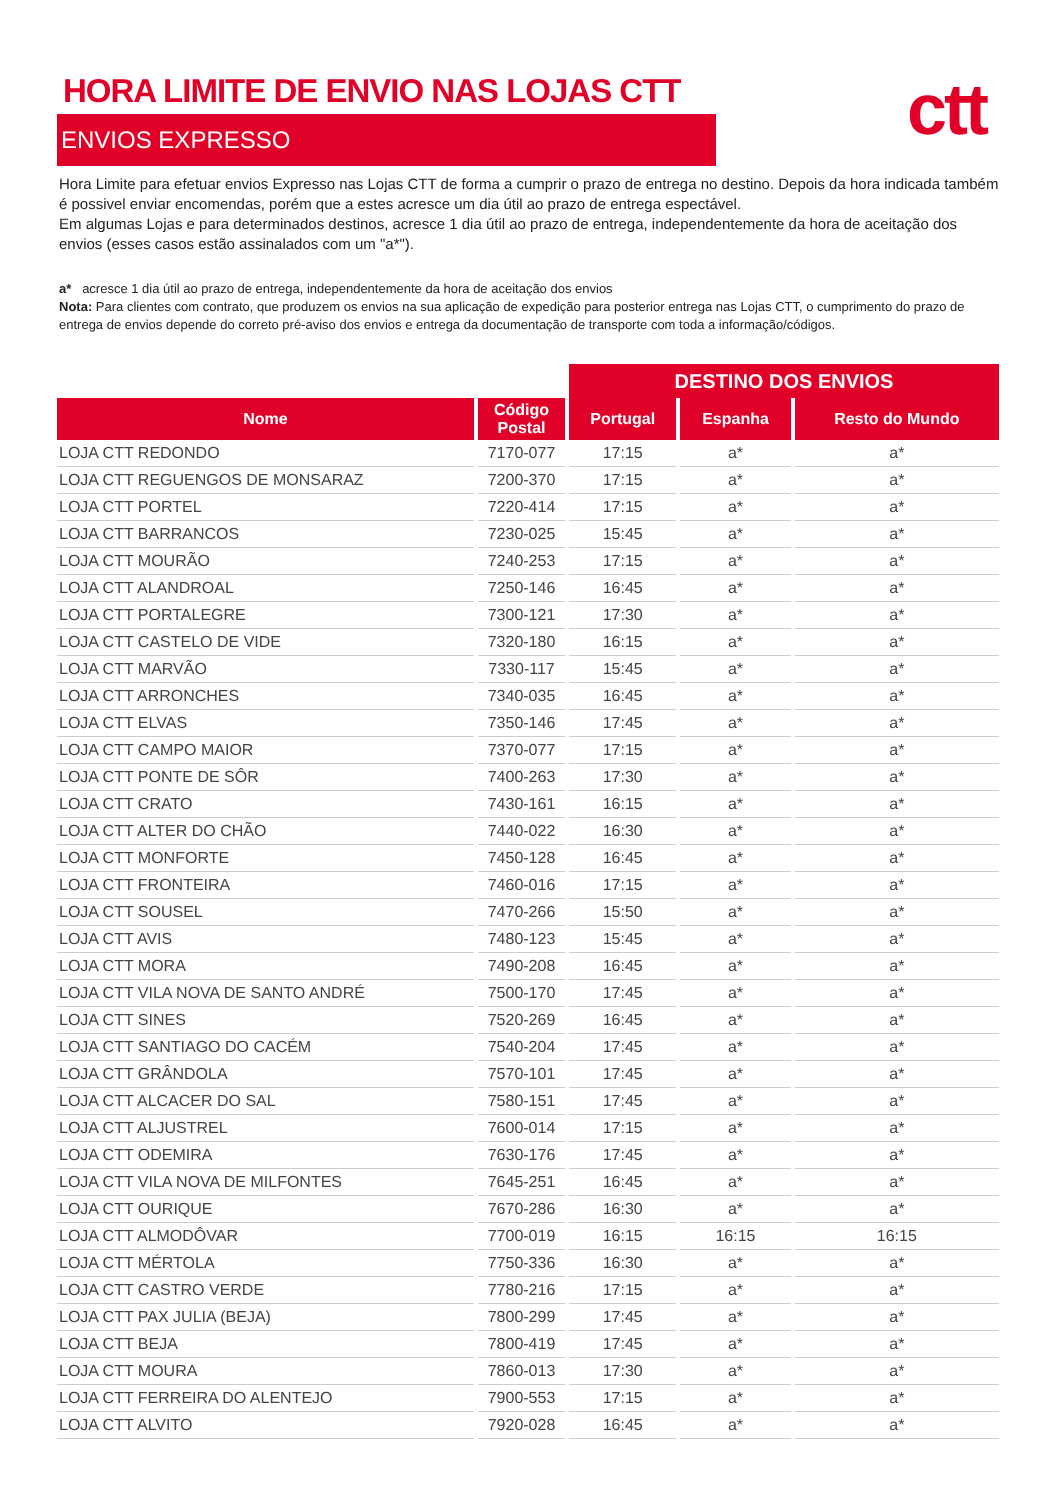ctt
HORA LIMITE DE ENVIO NAS LOJAS CTT
ENVIOS EXPRESSO
Hora Limite para efetuar envios Expresso nas Lojas CTT de forma a cumprir o prazo de entrega no destino. Depois da hora indicada também é possivel enviar encomendas, porém que a estes acresce um dia útil ao prazo de entrega espectável.
Em algumas Lojas e para determinados destinos, acresce 1 dia útil ao prazo de entrega, independentemente da hora de aceitação dos envios (esses casos estão assinalados com um "a*").
a* acresce 1 dia útil ao prazo de entrega, independentemente da hora de aceitação dos envios
Nota: Para clientes com contrato, que produzem os envios na sua aplicação de expedição para posterior entrega nas Lojas CTT, o cumprimento do prazo de entrega de envios depende do correto pré-aviso dos envios e entrega da documentação de transporte com toda a informação/códigos.
| | | DESTINO DOS ENVIOS | | |
| --- | --- | --- | --- | --- |
| Nome | Código Postal | Portugal | Espanha | Resto do Mundo |
| LOJA CTT REDONDO | 7170-077 | 17:15 | a* | a* |
| LOJA CTT REGUENGOS DE MONSARAZ | 7200-370 | 17:15 | a* | a* |
| LOJA CTT PORTEL | 7220-414 | 17:15 | a* | a* |
| LOJA CTT BARRANCOS | 7230-025 | 15:45 | a* | a* |
| LOJA CTT MOURÃO | 7240-253 | 17:15 | a* | a* |
| LOJA CTT ALANDROAL | 7250-146 | 16:45 | a* | a* |
| LOJA CTT PORTALEGRE | 7300-121 | 17:30 | a* | a* |
| LOJA CTT CASTELO DE VIDE | 7320-180 | 16:15 | a* | a* |
| LOJA CTT MARVÃO | 7330-117 | 15:45 | a* | a* |
| LOJA CTT ARRONCHES | 7340-035 | 16:45 | a* | a* |
| LOJA CTT ELVAS | 7350-146 | 17:45 | a* | a* |
| LOJA CTT CAMPO MAIOR | 7370-077 | 17:15 | a* | a* |
| LOJA CTT PONTE DE SÔR | 7400-263 | 17:30 | a* | a* |
| LOJA CTT CRATO | 7430-161 | 16:15 | a* | a* |
| LOJA CTT ALTER DO CHÃO | 7440-022 | 16:30 | a* | a* |
| LOJA CTT MONFORTE | 7450-128 | 16:45 | a* | a* |
| LOJA CTT FRONTEIRA | 7460-016 | 17:15 | a* | a* |
| LOJA CTT SOUSEL | 7470-266 | 15:50 | a* | a* |
| LOJA CTT AVIS | 7480-123 | 15:45 | a* | a* |
| LOJA CTT MORA | 7490-208 | 16:45 | a* | a* |
| LOJA CTT VILA NOVA DE SANTO ANDRÉ | 7500-170 | 17:45 | a* | a* |
| LOJA CTT SINES | 7520-269 | 16:45 | a* | a* |
| LOJA CTT SANTIAGO DO CACÉM | 7540-204 | 17:45 | a* | a* |
| LOJA CTT GRÂNDOLA | 7570-101 | 17:45 | a* | a* |
| LOJA CTT ALCACER DO SAL | 7580-151 | 17:45 | a* | a* |
| LOJA CTT ALJUSTREL | 7600-014 | 17:15 | a* | a* |
| LOJA CTT ODEMIRA | 7630-176 | 17:45 | a* | a* |
| LOJA CTT VILA NOVA DE MILFONTES | 7645-251 | 16:45 | a* | a* |
| LOJA CTT OURIQUE | 7670-286 | 16:30 | a* | a* |
| LOJA CTT ALMODÔVAR | 7700-019 | 16:15 | 16:15 | 16:15 |
| LOJA CTT MÉRTOLA | 7750-336 | 16:30 | a* | a* |
| LOJA CTT CASTRO VERDE | 7780-216 | 17:15 | a* | a* |
| LOJA CTT PAX JULIA (BEJA) | 7800-299 | 17:45 | a* | a* |
| LOJA CTT BEJA | 7800-419 | 17:45 | a* | a* |
| LOJA CTT MOURA | 7860-013 | 17:30 | a* | a* |
| LOJA CTT FERREIRA DO ALENTEJO | 7900-553 | 17:15 | a* | a* |
| LOJA CTT ALVITO | 7920-028 | 16:45 | a* | a* |